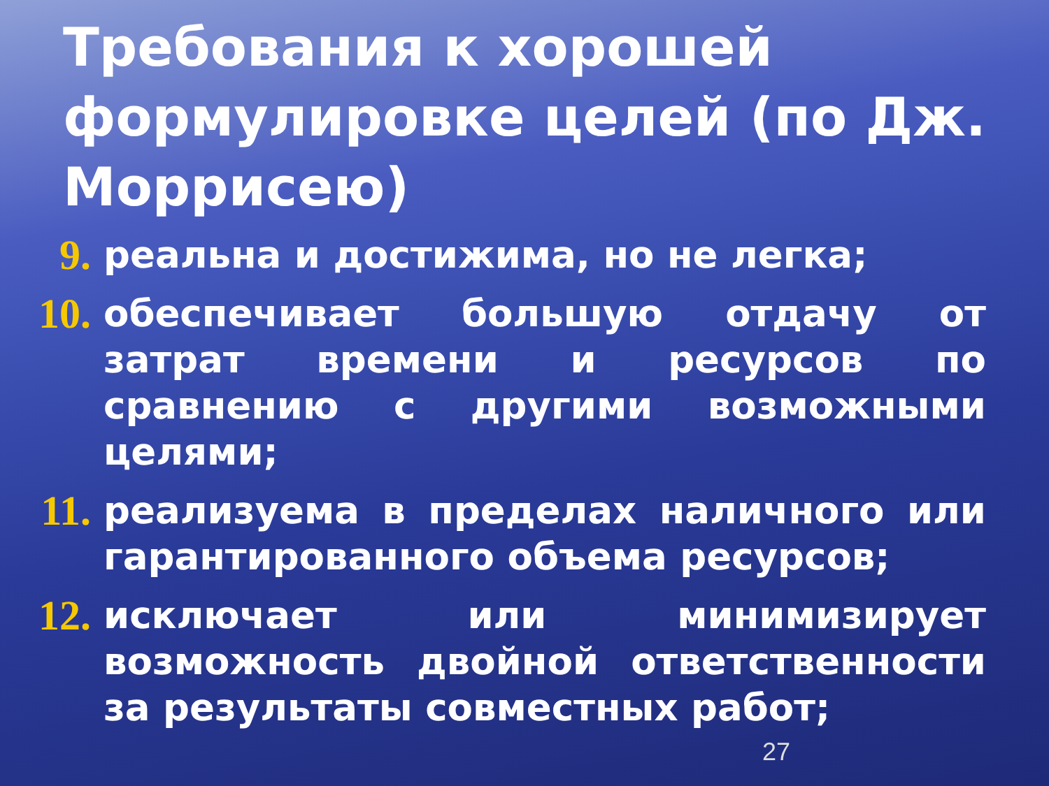Требования к хорошей формулировке целей (по Дж. Моррисею)
9. реальна и достижима, но не легка;
10. обеспечивает большую отдачу от затрат времени и ресурсов по сравнению с другими возможными целями;
11. реализуема в пределах наличного или гарантированного объема ресурсов;
12. исключает или минимизирует возможность двойной ответственности за результаты совместных работ;
27